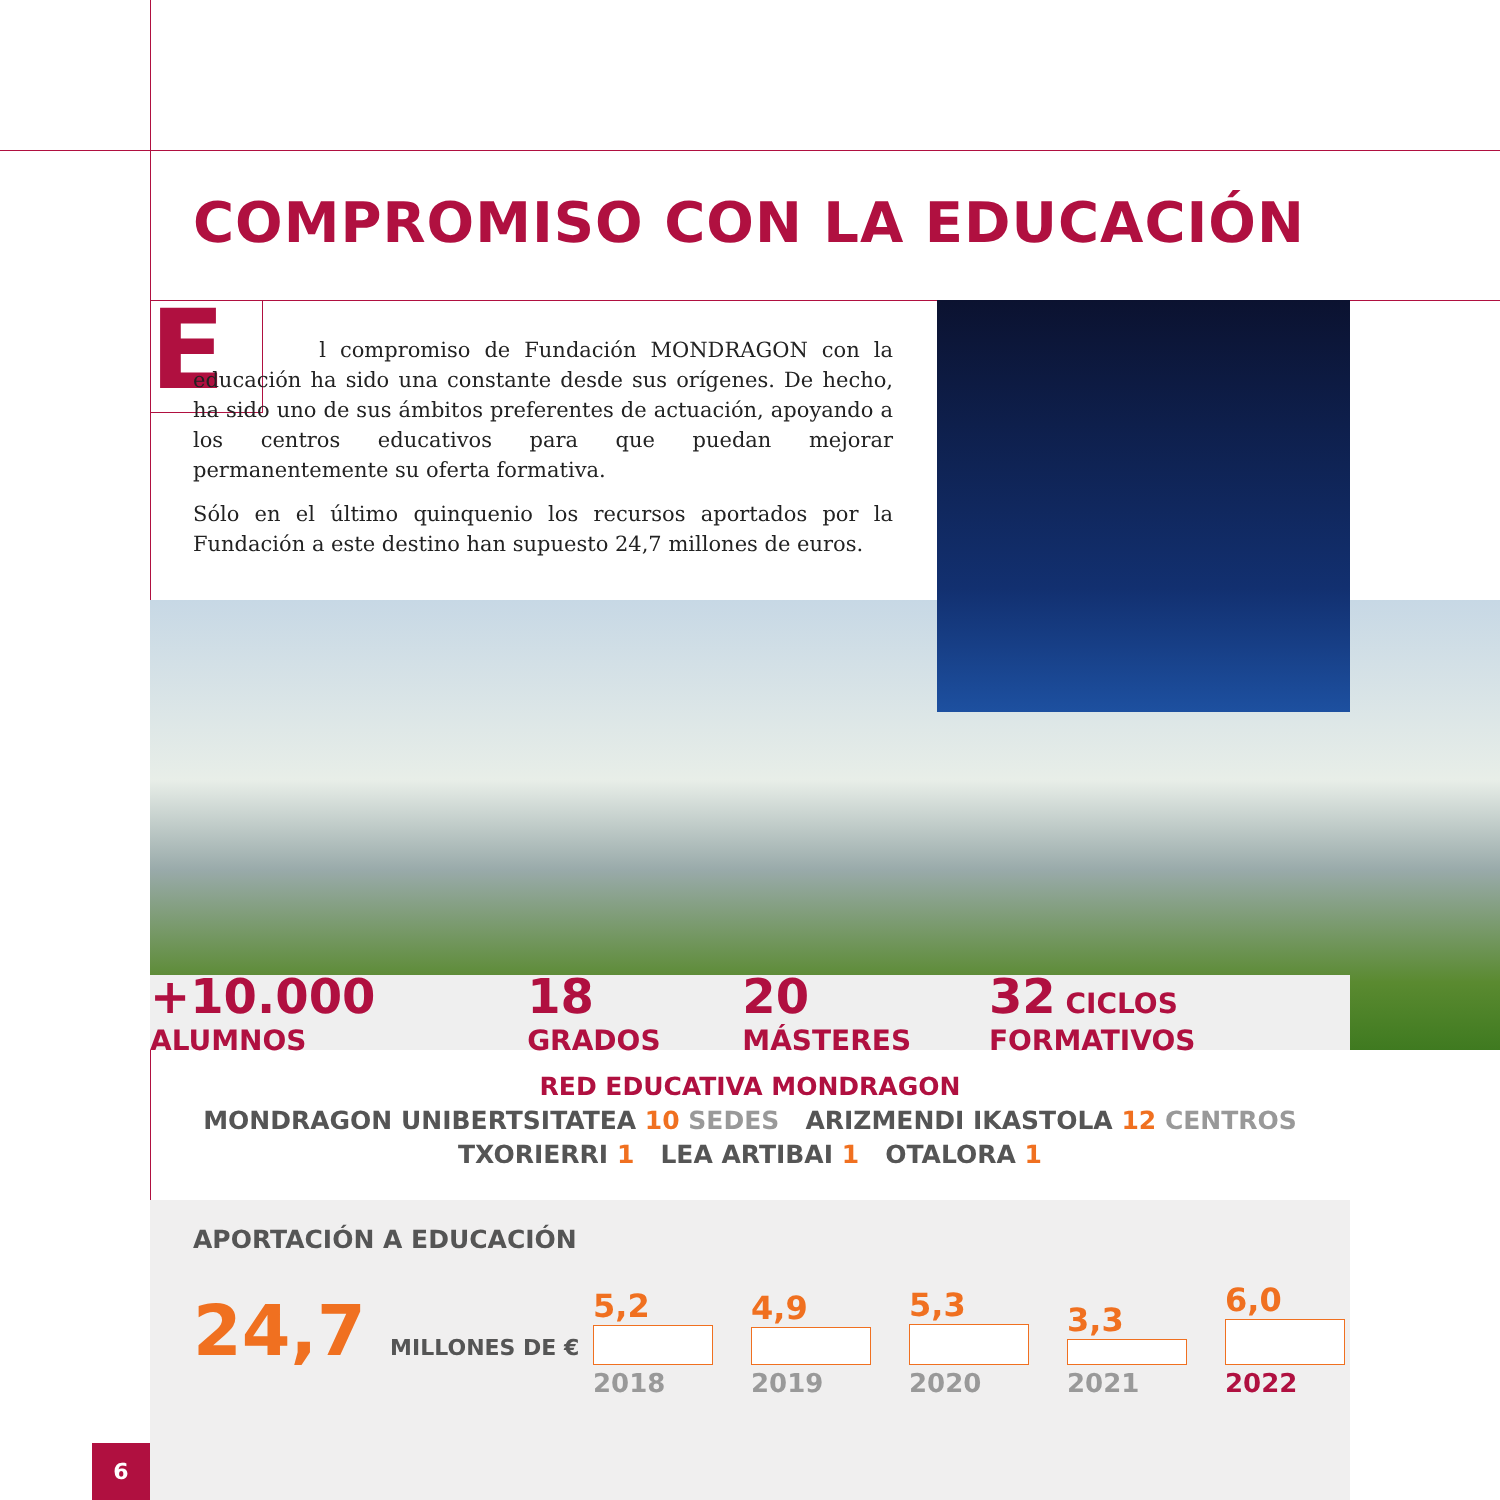COMPROMISO CON LA EDUCACIÓN
E
l compromiso de Fundación MONDRAGON con la educación ha sido una constante desde sus orígenes. De hecho, ha sido uno de sus ámbitos preferentes de actuación, apoyando a los centros educativos para que puedan mejorar permanentemente su oferta formativa.
Sólo en el último quinquenio los recursos aportados por la Fundación a este destino han supuesto 24,7 millones de euros.
+10.000 ALUMNOS 18 GRADOS 20 MÁSTERES 32 CICLOS FORMATIVOS
RED EDUCATIVA MONDRAGON
MONDRAGON UNIBERTSITATEA 10 SEDES ARIZMENDI IKASTOLA 12 CENTROS
TXORIERRI 1 LEA ARTIBAI 1 OTALORA 1
APORTACIÓN A EDUCACIÓN
24,7 MILLONES DE €
5,2
4,9
5,3
3,3
6,0
2018 2019 2020 2021 2022
6